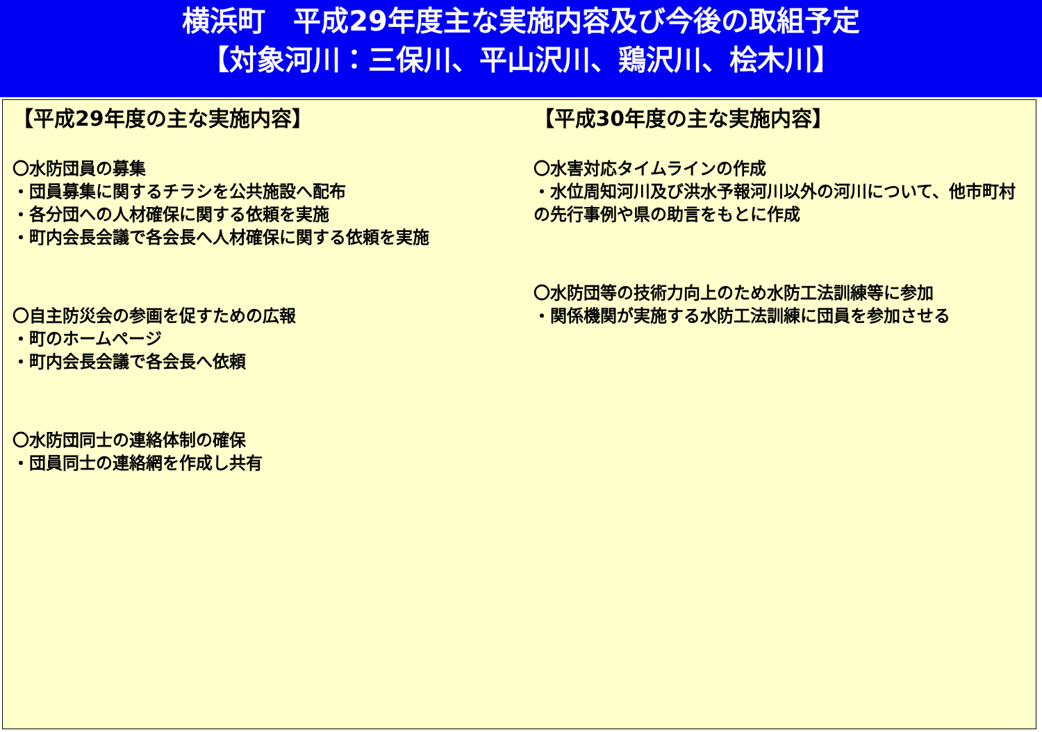横浜町　平成29年度主な実施内容及び今後の取組予定
【対象河川：三保川、平山沢川、鶏沢川、桧木川】
【平成29年度の主な実施内容】
〇水防団員の募集
・団員募集に関するチラシを公共施設へ配布
・各分団への人材確保に関する依頼を実施
・町内会長会議で各会長へ人材確保に関する依頼を実施
〇自主防災会の参画を促すための広報
・町のホームページ
・町内会長会議で各会長へ依頼
〇水防団同士の連絡体制の確保
・団員同士の連絡網を作成し共有
【平成30年度の主な実施内容】
〇水害対応タイムラインの作成
・水位周知河川及び洪水予報河川以外の河川について、他市町村の先行事例や県の助言をもとに作成
〇水防団等の技術力向上のため水防工法訓練等に参加
・関係機関が実施する水防工法訓練に団員を参加させる